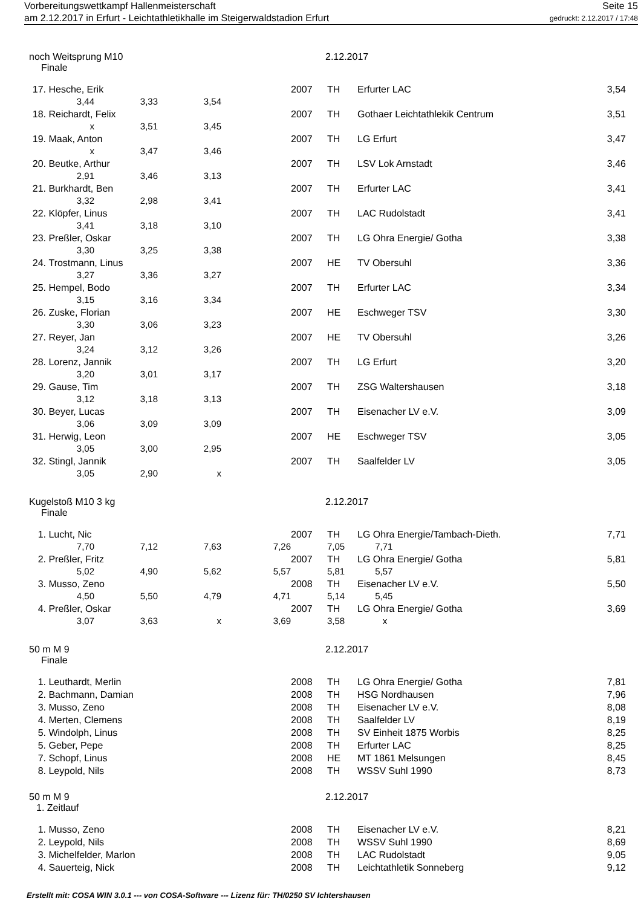Vorbereitungswettkampf Hallenmeisterschaft Seite 15
am 2.12.2017 in Erfurt - Leichtathletikhalle im Steigerwaldstadion Erfurt gedruckt: 2.12.2017 / 17:48
noch Weitsprung M10 2.12.2017
Finale
| 17. | Hesche, Erik | | | | 2007 | TH | Erfurter LAC | 3,54 |
| | 3,44 | 3,33 | 3,54 | | | | | |
| 18. | Reichardt, Felix | | | | 2007 | TH | Gothaer Leichtathlekik Centrum | 3,51 |
| | x | 3,51 | 3,45 | | | | | |
| 19. | Maak, Anton | | | | 2007 | TH | LG Erfurt | 3,47 |
| | x | 3,47 | 3,46 | | | | | |
| 20. | Beutke, Arthur | | | | 2007 | TH | LSV Lok Arnstadt | 3,46 |
| | 2,91 | 3,46 | 3,13 | | | | | |
| 21. | Burkhardt, Ben | | | | 2007 | TH | Erfurter LAC | 3,41 |
| | 3,32 | 2,98 | 3,41 | | | | | |
| 22. | Klöpfer, Linus | | | | 2007 | TH | LAC Rudolstadt | 3,41 |
| | 3,41 | 3,18 | 3,10 | | | | | |
| 23. | Preßler, Oskar | | | | 2007 | TH | LG Ohra Energie/ Gotha | 3,38 |
| | 3,30 | 3,25 | 3,38 | | | | | |
| 24. | Trostmann, Linus | | | | 2007 | HE | TV Obersuhl | 3,36 |
| | 3,27 | 3,36 | 3,27 | | | | | |
| 25. | Hempel, Bodo | | | | 2007 | TH | Erfurter LAC | 3,34 |
| | 3,15 | 3,16 | 3,34 | | | | | |
| 26. | Zuske, Florian | | | | 2007 | HE | Eschweger TSV | 3,30 |
| | 3,30 | 3,06 | 3,23 | | | | | |
| 27. | Reyer, Jan | | | | 2007 | HE | TV Obersuhl | 3,26 |
| | 3,24 | 3,12 | 3,26 | | | | | |
| 28. | Lorenz, Jannik | | | | 2007 | TH | LG Erfurt | 3,20 |
| | 3,20 | 3,01 | 3,17 | | | | | |
| 29. | Gause, Tim | | | | 2007 | TH | ZSG Waltershausen | 3,18 |
| | 3,12 | 3,18 | 3,13 | | | | | |
| 30. | Beyer, Lucas | | | | 2007 | TH | Eisenacher LV e.V. | 3,09 |
| | 3,06 | 3,09 | 3,09 | | | | | |
| 31. | Herwig, Leon | | | | 2007 | HE | Eschweger TSV | 3,05 |
| | 3,05 | 3,00 | 2,95 | | | | | |
| 32. | Stingl, Jannik | | | | 2007 | TH | Saalfelder LV | 3,05 |
| | 3,05 | 2,90 | x | | | | | |
Kugelstoß M10 3 kg 2.12.2017
Finale
| 1. | Lucht, Nic | | | | 2007 | TH | LG Ohra Energie/Tambach-Dieth. | 7,71 |
| | 7,70 | 7,12 | 7,63 | 7,26 | | 7,05 7,71 | | |
| 2. | Preßler, Fritz | | | | 2007 | TH | LG Ohra Energie/ Gotha | 5,81 |
| | 5,02 | 4,90 | 5,62 | 5,57 | | 5,81 5,57 | | |
| 3. | Musso, Zeno | | | | 2008 | TH | Eisenacher LV e.V. | 5,50 |
| | 4,50 | 5,50 | 4,79 | 4,71 | | 5,14 5,45 | | |
| 4. | Preßler, Oskar | | | | 2007 | TH | LG Ohra Energie/ Gotha | 3,69 |
| | 3,07 | 3,63 | x | 3,69 | | 3,58 x | | |
50 m M 9 2.12.2017
Finale
| 1. | Leuthardt, Merlin | 2008 | TH | LG Ohra Energie/ Gotha | 7,81 |
| 2. | Bachmann, Damian | 2008 | TH | HSG Nordhausen | 7,96 |
| 3. | Musso, Zeno | 2008 | TH | Eisenacher LV e.V. | 8,08 |
| 4. | Merten, Clemens | 2008 | TH | Saalfelder LV | 8,19 |
| 5. | Windolph, Linus | 2008 | TH | SV Einheit 1875 Worbis | 8,25 |
| 5. | Geber, Pepe | 2008 | TH | Erfurter LAC | 8,25 |
| 7. | Schopf, Linus | 2008 | HE | MT 1861 Melsungen | 8,45 |
| 8. | Leypold, Nils | 2008 | TH | WSSV Suhl 1990 | 8,73 |
50 m M 9 2.12.2017
1. Zeitlauf
| 1. | Musso, Zeno | 2008 | TH | Eisenacher LV e.V. | 8,21 |
| 2. | Leypold, Nils | 2008 | TH | WSSV Suhl 1990 | 8,69 |
| 3. | Michelfelder, Marlon | 2008 | TH | LAC Rudolstadt | 9,05 |
| 4. | Sauerteig, Nick | 2008 | TH | Leichtathletik Sonneberg | 9,12 |
Erstellt mit: COSA WIN 3.0.1 --- von COSA-Software --- Lizenz für: TH/0250 SV Ichtershausen